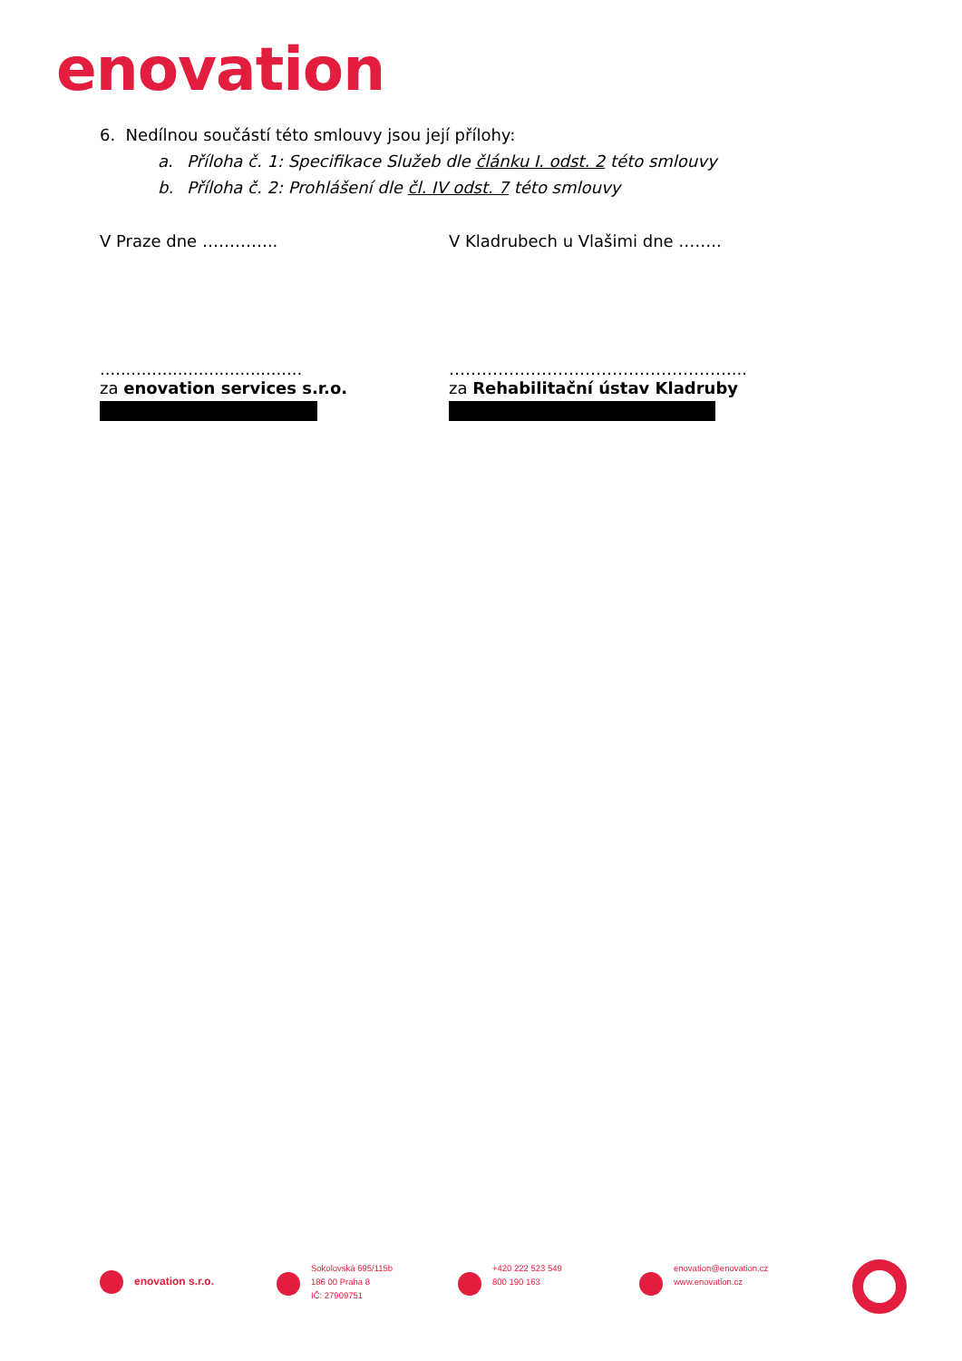enovation
6. Nedílnou součástí této smlouvy jsou její přílohy:
a. Příloha č. 1: Specifikace Služeb dle článku I. odst. 2 této smlouvy
b. Příloha č. 2: Prohlášení dle čl. IV odst. 7 této smlouvy
V Praze dne ………….. V Kladrubech u Vlašimi dne ……..
.......................................
za enovation services s.r.o.
……………………………………………....
za Rehabilitační ústav Kladruby
enovation s.r.o.
Sokolovská 695/115b
186 00 Praha 8
IČ: 27909751
+420 222 523 549
800 190 163
enovation@enovation.cz
www.enovation.cz